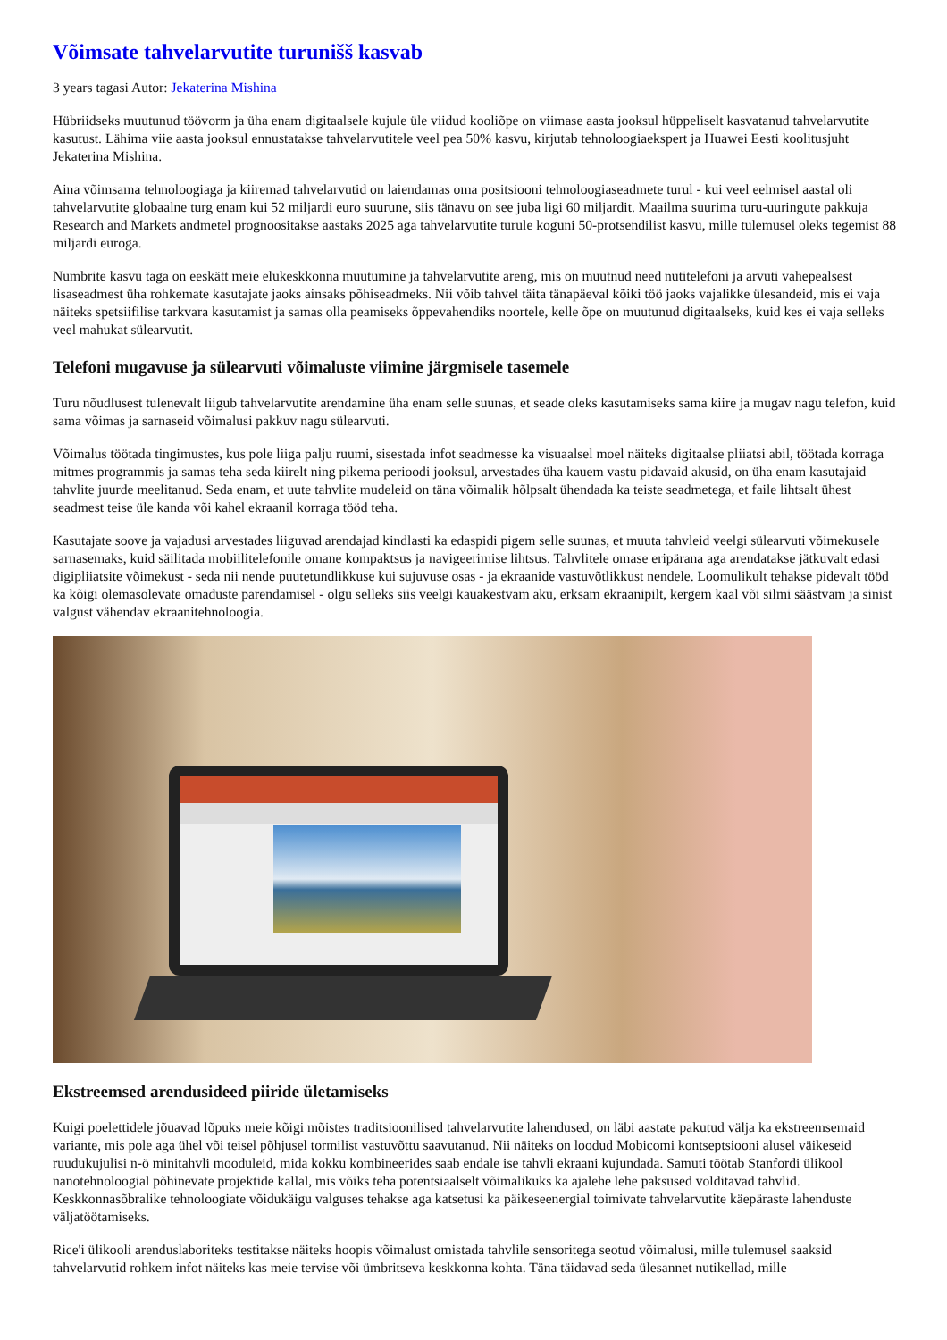Võimsate tahvelarvutite turunišš kasvab
3 years tagasi Autor: Jekaterina Mishina
Hübriidseks muutunud töövorm ja üha enam digitaalsele kujule üle viidud kooliõpe on viimase aasta jooksul hüppeliselt kasvatanud tahvelarvutite kasutust. Lähima viie aasta jooksul ennustatakse tahvelarvutitele veel pea 50% kasvu, kirjutab tehnoloogiaekspert ja Huawei Eesti koolitusjuht Jekaterina Mishina.
Aina võimsama tehnoloogiaga ja kiiremad tahvelarvutid on laiendamas oma positsiooni tehnoloogiaseadmete turul - kui veel eelmisel aastal oli tahvelarvutite globaalne turg enam kui 52 miljardi euro suurune, siis tänavu on see juba ligi 60 miljardit. Maailma suurima turu-uuringute pakkuja Research and Markets andmetel prognoositakse aastaks 2025 aga tahvelarvutite turule koguni 50-protsendilist kasvu, mille tulemusel oleks tegemist 88 miljardi euroga.
Numbrite kasvu taga on eeskätt meie elukeskkonna muutumine ja tahvelarvutite areng, mis on muutnud need nutitelefoni ja arvuti vahepealsest lisaseadmest üha rohkemate kasutajate jaoks ainsaks põhiseadmeks. Nii võib tahvel täita tänapäeval kõiki töö jaoks vajalikke ülesandeid, mis ei vaja näiteks spetsiifilise tarkvara kasutamist ja samas olla peamiseks õppevahendiks noortele, kelle õpe on muutunud digitaalseks, kuid kes ei vaja selleks veel mahukat sülearvutit.
Telefoni mugavuse ja sülearvuti võimaluste viimine järgmisele tasemele
Turu nõudlusest tulenevalt liigub tahvelarvutite arendamine üha enam selle suunas, et seade oleks kasutamiseks sama kiire ja mugav nagu telefon, kuid sama võimas ja sarnaseid võimalusi pakkuv nagu sülearvuti.
Võimalus töötada tingimustes, kus pole liiga palju ruumi, sisestada infot seadmesse ka visuaalsel moel näiteks digitaalse pliiatsi abil, töötada korraga mitmes programmis ja samas teha seda kiirelt ning pikema perioodi jooksul, arvestades üha kauem vastu pidavaid akusid, on üha enam kasutajaid tahvlite juurde meelitanud. Seda enam, et uute tahvlite mudeleid on täna võimalik hõlpsalt ühendada ka teiste seadmetega, et faile lihtsalt ühest seadmest teise üle kanda või kahel ekraanil korraga tööd teha.
Kasutajate soove ja vajadusi arvestades liiguvad arendajad kindlasti ka edaspidi pigem selle suunas, et muuta tahvleid veelgi sülearvuti võimekusele sarnasemaks, kuid säilitada mobiilitelefonile omane kompaktsus ja navigeerimise lihtsus. Tahvlitele omase eripärana aga arendatakse jätkuvalt edasi digipliiatsite võimekust - seda nii nende puutetundlikkuse kui sujuvuse osas - ja ekraanide vastuvõtlikkust nendele. Loomulikult tehakse pidevalt tööd ka kõigi olemasolevate omaduste parendamisel - olgu selleks siis veelgi kauakestvam aku, erksam ekraanipilt, kergem kaal või silmi säästvam ja sinist valgust vähendav ekraanitehnoloogia.
Ekstreemsed arendusideed piiride ületamiseks
Kuigi poelettidele jõuavad lõpuks meie kõigi mõistes traditsioonilised tahvelarvutite lahendused, on läbi aastate pakutud välja ka ekstreemsemaid variante, mis pole aga ühel või teisel põhjusel tormilist vastuvõttu saavutanud. Nii näiteks on loodud Mobicomi kontseptsiooni alusel väikeseid ruudukujulisi n-ö minitahvli mooduleid, mida kokku kombineerides saab endale ise tahvli ekraani kujundada. Samuti töötab Stanfordi ülikool nanotehnoloogial põhinevate projektide kallal, mis võiks teha potentsiaalselt võimalikuks ka ajalehe lehe paksused volditavad tahvlid. Keskkonnasõbralike tehnoloogiate võidukäigu valguses tehakse aga katsetusi ka päikeseenergial toimivate tahvelarvutite käepäraste lahenduste väljatöötamiseks.
Rice'i ülikooli arenduslaboriteks testitakse näiteks hoopis võimalust omistada tahvlile sensoritega seotud võimalusi, mille tulemusel saaksid tahvelarvutid rohkem infot näiteks kas meie tervise või ümbritseva keskkonna kohta. Täna täidavad seda ülesannet nutikellad, mille